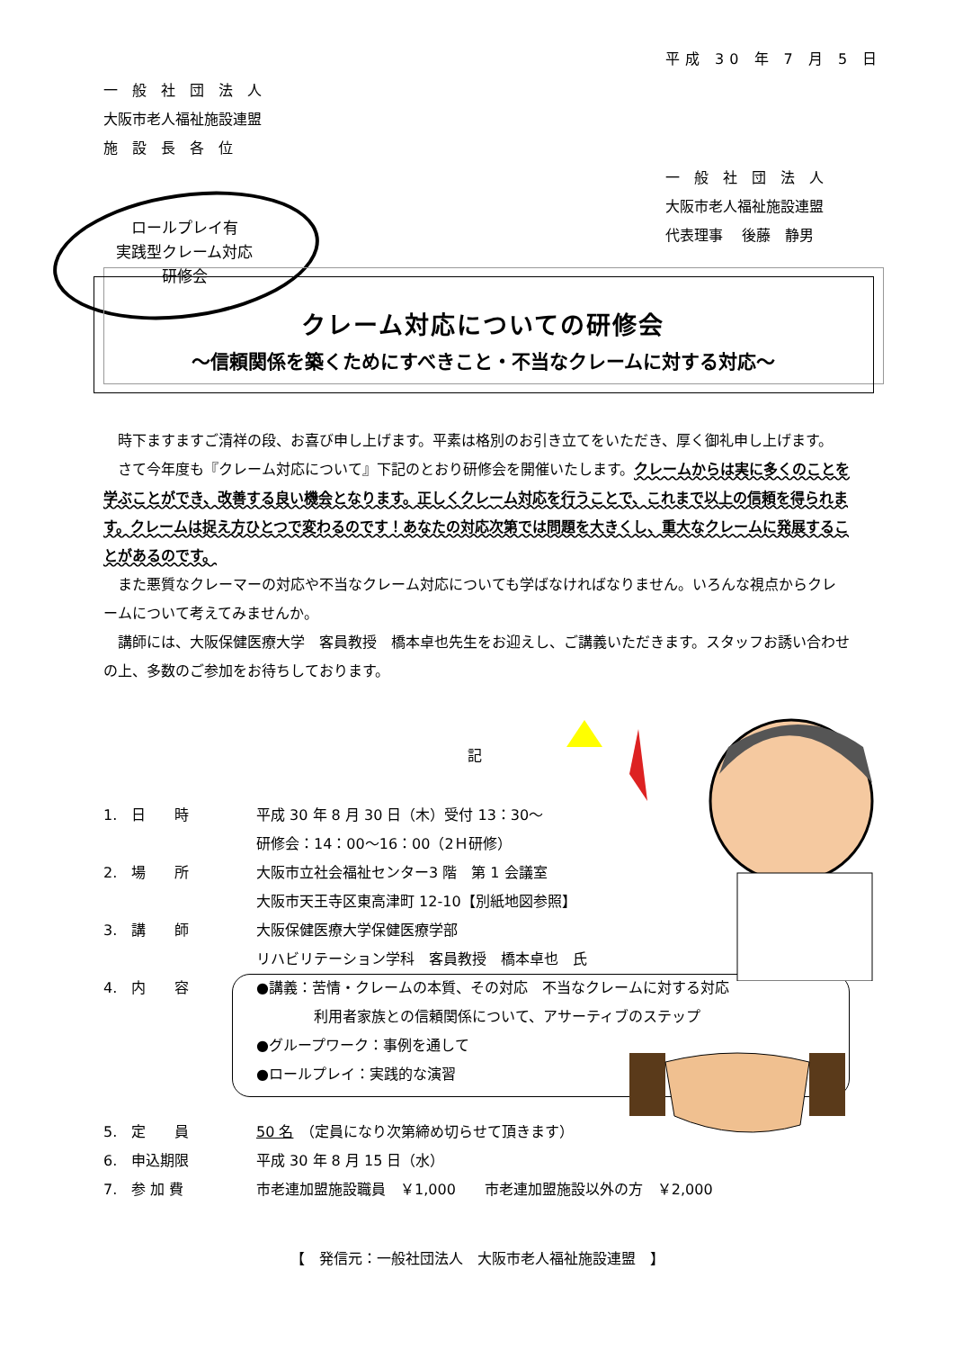平成 30 年 7 月 5 日
一　般　社　団　法　人
大阪市老人福祉施設連盟
施　設　長　各　位
一　般　社　団　法　人
大阪市老人福祉施設連盟
代表理事　 後藤　静男
ロールプレイ有
実践型クレーム対応
研修会
クレーム対応についての研修会
～信頼関係を築くためにすべきこと・不当なクレームに対する対応～
時下ますますご清祥の段、お喜び申し上げます。平素は格別のお引き立てをいただき、厚く御礼申し上げます。
さて今年度も『クレーム対応について』下記のとおり研修会を開催いたします。クレームからは実に多くのことを学ぶことができ、改善する良い機会となります。正しくクレーム対応を行うことで、これまで以上の信頼を得られます。クレームは捉え方ひとつで変わるのです！あなたの対応次第では問題を大きくし、重大なクレームに発展することがあるのです。
また悪質なクレーマーの対応や不当なクレーム対応についても学ばなければなりません。いろんな視点からクレームについて考えてみませんか。
講師には、大阪保健医療大学　客員教授　橋本卓也先生をお迎えし、ご講義いただきます。スタッフお誘い合わせの上、多数のご参加をお待ちしております。
記
1.　日　　時 平成 30 年 8 月 30 日（木）受付 13：30～
研修会：14：00～16：00（2Ｈ研修）
2.　場　　所 大阪市立社会福祉センター3 階　第 1 会議室
大阪市天王寺区東高津町 12-10【別紙地図参照】
3.　講　　師 大阪保健医療大学保健医療学部
リハビリテーション学科　客員教授　橋本卓也　氏
4.　内　　容 ●講義：苦情・クレームの本質、その対応　不当なクレームに対する対応
　　　　利用者家族との信頼関係について、アサーティブのステップ
●グループワーク：事例を通して
●ロールプレイ：実践的な演習
5.　定　　員 50 名　（定員になり次第締め切らせて頂きます）
6.　申込期限 平成 30 年 8 月 15 日（水）
7.　参 加 費 市老連加盟施設職員　￥1,000　　市老連加盟施設以外の方　￥2,000
【　発信元：一般社団法人　大阪市老人福祉施設連盟　】